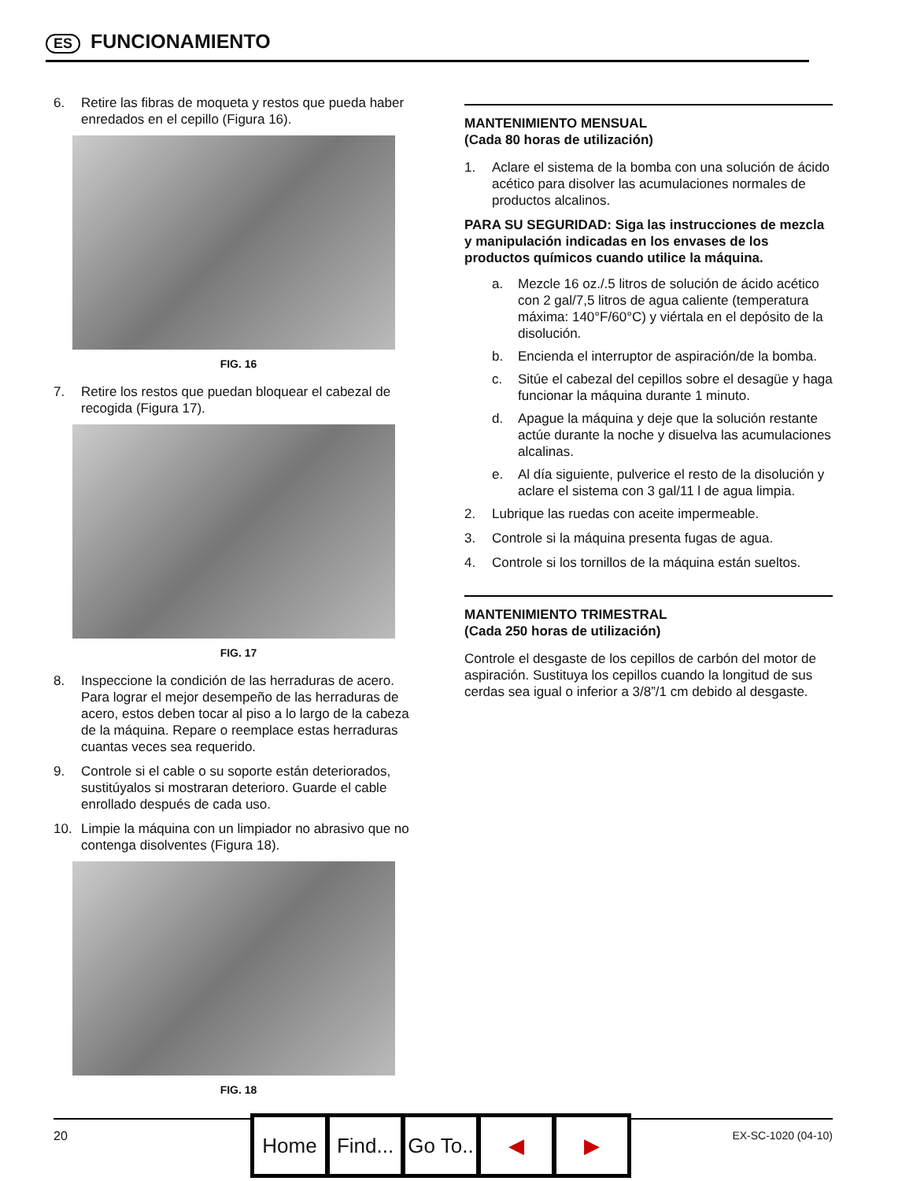ES FUNCIONAMIENTO
6. Retire las fibras de moqueta y restos que pueda haber enredados en el cepillo (Figura 16).
FIG. 16
7. Retire los restos que puedan bloquear el cabezal de recogida (Figura 17).
FIG. 17
8. Inspeccione la condición de las herraduras de acero. Para lograr el mejor desempeño de las herraduras de acero, estos deben tocar al piso a lo largo de la cabeza de la máquina. Repare o reemplace estas herraduras cuantas veces sea requerido.
9. Controle si el cable o su soporte están deteriorados, sustitúyalos si mostraran deterioro. Guarde el cable enrollado después de cada uso.
10. Limpie la máquina con un limpiador no abrasivo que no contenga disolventes (Figura 18).
FIG. 18
MANTENIMIENTO MENSUAL
(Cada 80 horas de utilización)
1. Aclare el sistema de la bomba con una solución de ácido acético para disolver las acumulaciones normales de productos alcalinos.
PARA SU SEGURIDAD: Siga las instrucciones de mezcla y manipulación indicadas en los envases de los productos químicos cuando utilice la máquina.
a. Mezcle 16 oz./.5 litros de solución de ácido acético con 2 gal/7,5 litros de agua caliente (temperatura máxima: 140°F/60°C) y viértala en el depósito de la disolución.
b. Encienda el interruptor de aspiración/de la bomba.
c. Sitúe el cabezal del cepillos sobre el desagüe y haga funcionar la máquina durante 1 minuto.
d. Apague la máquina y deje que la solución restante actúe durante la noche y disuelva las acumulaciones alcalinas.
e. Al día siguiente, pulverice el resto de la disolución y aclare el sistema con 3 gal/11 l de agua limpia.
2. Lubrique las ruedas con aceite impermeable.
3. Controle si la máquina presenta fugas de agua.
4. Controle si los tornillos de la máquina están sueltos.
MANTENIMIENTO TRIMESTRAL
(Cada 250 horas de utilización)
Controle el desgaste de los cepillos de carbón del motor de aspiración. Sustituya los cepillos cuando la longitud de sus cerdas sea igual o inferior a 3/8”/1 cm debido al desgaste.
20 EX-SC-1020 (04-10) Home Find... Go To.. ◀ ▶